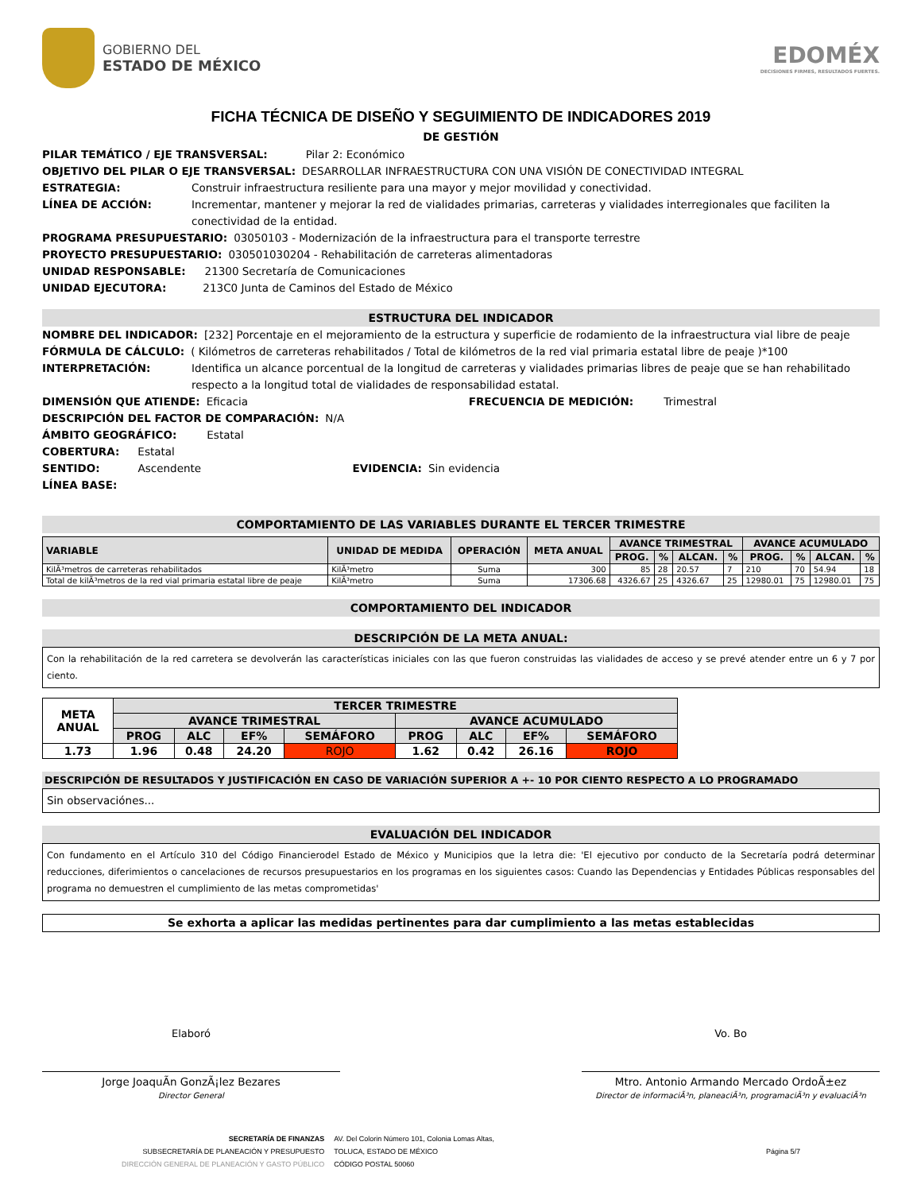GOBIERNO DEL
ESTADO DE MÉXICO
EDOMÉX
DECISIONES FIRMES, RESULTADOS FUERTES.
FICHA TÉCNICA DE DISEÑO Y SEGUIMIENTO DE INDICADORES 2019
DE GESTIÓN
PILAR TEMÁTICO / EJE TRANSVERSAL: Pilar 2: Económico
OBJETIVO DEL PILAR O EJE TRANSVERSAL: DESARROLLAR INFRAESTRUCTURA CON UNA VISIÓN DE CONECTIVIDAD INTEGRAL
ESTRATEGIA: Construir infraestructura resiliente para una mayor y mejor movilidad y conectividad.
LÍNEA DE ACCIÓN: Incrementar, mantener y mejorar la red de vialidades primarias, carreteras y vialidades interregionales que faciliten la conectividad de la entidad.
PROGRAMA PRESUPUESTARIO: 03050103 - Modernización de la infraestructura para el transporte terrestre
PROYECTO PRESUPUESTARIO: 030501030204 - Rehabilitación de carreteras alimentadoras
UNIDAD RESPONSABLE: 21300 Secretaría de Comunicaciones
UNIDAD EJECUTORA: 213C0 Junta de Caminos del Estado de México
ESTRUCTURA DEL INDICADOR
NOMBRE DEL INDICADOR: [232] Porcentaje en el mejoramiento de la estructura y superficie de rodamiento de la infraestructura vial libre de peaje
FÓRMULA DE CÁLCULO: ( Kilómetros de carreteras rehabilitados / Total de kilómetros de la red vial primaria estatal libre de peaje )*100
INTERPRETACIÓN: Identifica un alcance porcentual de la longitud de carreteras y vialidades primarias libres de peaje que se han rehabilitado respecto a la longitud total de vialidades de responsabilidad estatal.
DIMENSIÓN QUE ATIENDE: Eficacia FRECUENCIA DE MEDICIÓN: Trimestral
DESCRIPCIÓN DEL FACTOR DE COMPARACIÓN: N/A
ÁMBITO GEOGRÁFICO: Estatal
COBERTURA: Estatal
SENTIDO: Ascendente EVIDENCIA: Sin evidencia
LÍNEA BASE:
COMPORTAMIENTO DE LAS VARIABLES DURANTE EL TERCER TRIMESTRE
| VARIABLE | UNIDAD DE MEDIDA | OPERACIÓN | META ANUAL | AVANCE TRIMESTRAL | | | | AVANCE ACUMULADO | | | |
| --- | --- | --- | --- | --- | --- | --- | --- | --- | --- | --- | --- |
| | | | | PROG. | % | ALCAN. | % | PROG. | % | ALCAN. | % |
| KilÃ³metros de carreteras rehabilitados | KilÃ³metro | Suma | 300 | 85 | 28 | 20.57 | 7 | 210 | 70 | 54.94 | 18 |
| Total de kilÃ³metros de la red vial primaria estatal libre de peaje | KilÃ³metro | Suma | 17306.68 | 4326.67 | 25 | 4326.67 | 25 | 12980.01 | 75 | 12980.01 | 75 |
COMPORTAMIENTO DEL INDICADOR
DESCRIPCIÓN DE LA META ANUAL:
Con la rehabilitación de la red carretera se devolverán las características iniciales con las que fueron construidas las vialidades de acceso y se prevé atender entre un 6 y 7 por ciento.
| META ANUAL | TERCER TRIMESTRE | | | | | | | |
| --- | --- | --- | --- | --- | --- | --- | --- | --- |
| | AVANCE TRIMESTRAL | | | | AVANCE ACUMULADO | | | |
| | PROG | ALC | EF% | SEMÁFORO | PROG | ALC | EF% | SEMÁFORO |
| 1.73 | 1.96 | 0.48 | 24.20 | ROJO | 1.62 | 0.42 | 26.16 | ROJO |
DESCRIPCIÓN DE RESULTADOS Y JUSTIFICACIÓN EN CASO DE VARIACIÓN SUPERIOR A +- 10 POR CIENTO RESPECTO A LO PROGRAMADO
Sin observaciónes...
EVALUACIÓN DEL INDICADOR
Con fundamento en el Artículo 310 del Código Financierodel Estado de México y Municipios que la letra die: 'El ejecutivo por conducto de la Secretaría podrá determinar reducciones, diferimientos o cancelaciones de recursos presupuestarios en los programas en los siguientes casos: Cuando las Dependencias y Entidades Públicas responsables del programa no demuestren el cumplimiento de las metas comprometidas'
Se exhorta a aplicar las medidas pertinentes para dar cumplimiento a las metas establecidas
Elaboró
Jorge JoaquÃ­n GonzÃ¡lez Bezares
Director General
Vo. Bo
Mtro. Antonio Armando Mercado OrdoÃ±ez
Director de informaciÃ³n, planeaciÃ³n, programaciÃ³n y evaluaciÃ³n
SECRETARÍA DE FINANZAS
SUBSECRETARÍA DE PLANEACIÓN Y PRESUPUESTO
DIRECCIÓN GENERAL DE PLANEACIÓN Y GASTO PÚBLICO
AV. Del Colorin Número 101, Colonia Lomas Altas,
TOLUCA, ESTADO DE MÉXICO
CÓDIGO POSTAL 50060
Página 5/7